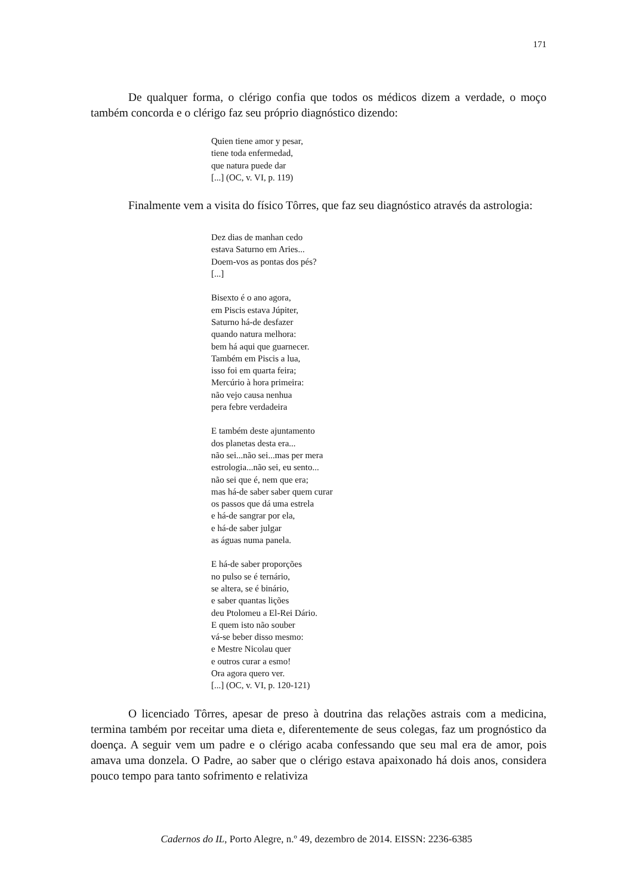171
De qualquer forma, o clérigo confia que todos os médicos dizem a verdade, o moço também concorda e o clérigo faz seu próprio diagnóstico dizendo:
Quien tiene amor y pesar,
tiene toda enfermedad,
que natura puede dar
[...] (OC, v. VI, p. 119)
Finalmente vem a visita do físico Tôrres, que faz seu diagnóstico através da astrologia:
Dez dias de manhan cedo
estava Saturno em Aries...
Doem-vos as pontas dos pés?
[...]
Bisexto é o ano agora,
em Piscis estava Júpiter,
Saturno há-de desfazer
quando natura melhora:
bem há aqui que guarnecer.
Também em Piscis a lua,
isso foi em quarta feira;
Mercúrio à hora primeira:
não vejo causa nenhua
pera febre verdadeira
E também deste ajuntamento
dos planetas desta era...
não sei...não sei...mas per mera
estrologia...não sei, eu sento...
não sei que é, nem que era;
mas há-de saber saber quem curar
os passos que dá uma estrela
e há-de sangrar por ela,
e há-de saber julgar
as águas numa panela.
E há-de saber proporções
no pulso se é ternário,
se altera, se é binário,
e saber quantas lições
deu Ptolomeu a El-Rei Dário.
E quem isto não souber
vá-se beber disso mesmo:
e Mestre Nicolau quer
e outros curar a esmo!
Ora agora quero ver.
[...] (OC, v. VI, p. 120-121)
O licenciado Tôrres, apesar de preso à doutrina das relações astrais com a medicina, termina também por receitar uma dieta e, diferentemente de seus colegas, faz um prognóstico da doença. A seguir vem um padre e o clérigo acaba confessando que seu mal era de amor, pois amava uma donzela. O Padre, ao saber que o clérigo estava apaixonado há dois anos, considera pouco tempo para tanto sofrimento e relativiza
Cadernos do IL, Porto Alegre, n.º 49, dezembro de 2014. EISSN: 2236-6385